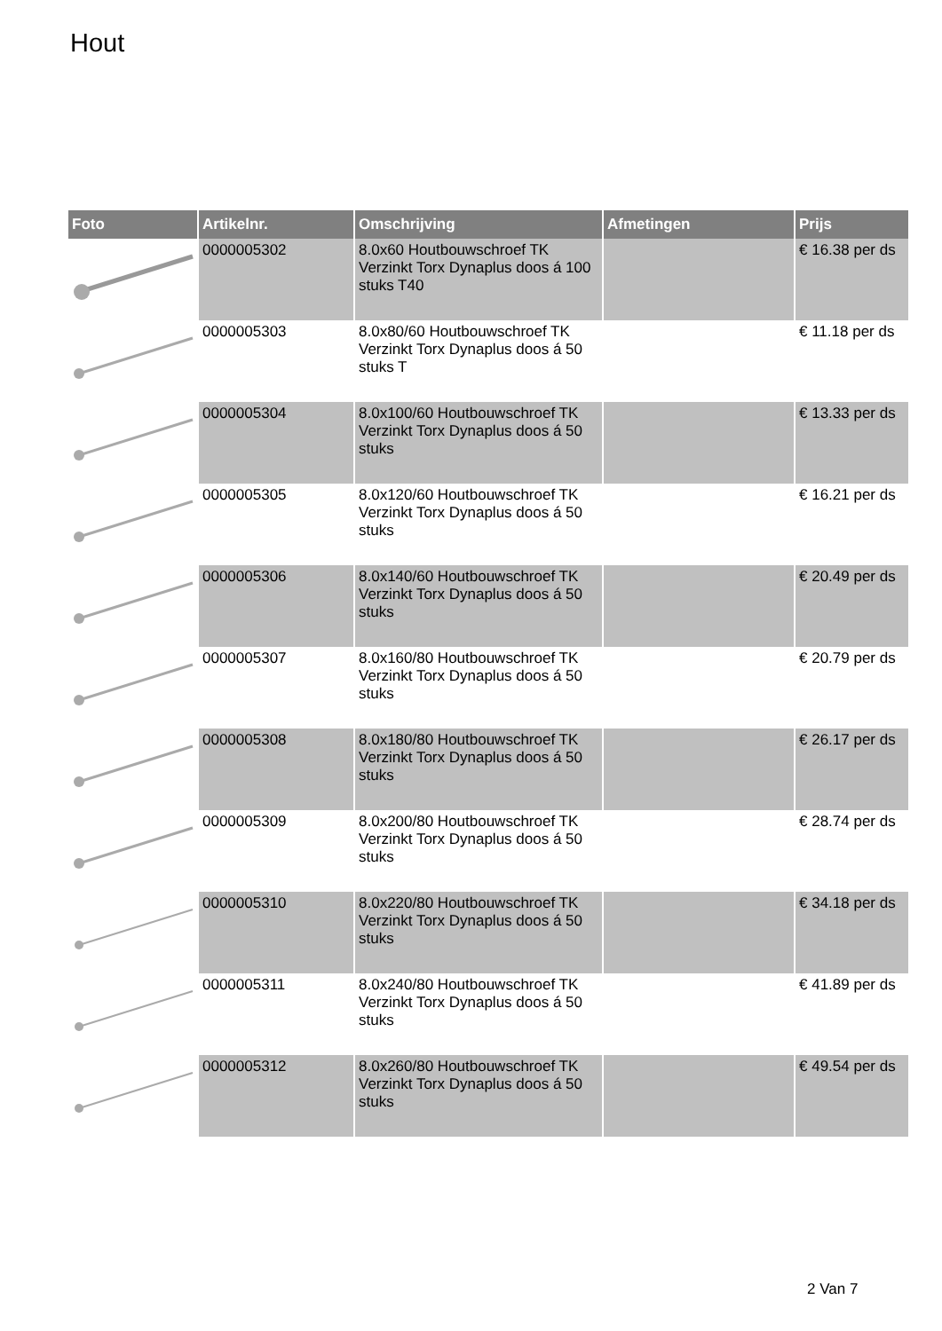Hout
| Foto | Artikelnr. | Omschrijving | Afmetingen | Prijs |
| --- | --- | --- | --- | --- |
| | 0000005302 | 8.0x60 Houtbouwschroef TK Verzinkt Torx Dynaplus doos á 100 stuks T40 | | € 16.38 per ds |
| | 0000005303 | 8.0x80/60 Houtbouwschroef TK Verzinkt Torx Dynaplus doos á 50 stuks T | | € 11.18 per ds |
| | 0000005304 | 8.0x100/60 Houtbouwschroef TK Verzinkt Torx Dynaplus doos á 50 stuks | | € 13.33 per ds |
| | 0000005305 | 8.0x120/60 Houtbouwschroef TK Verzinkt Torx Dynaplus doos á 50 stuks | | € 16.21 per ds |
| | 0000005306 | 8.0x140/60 Houtbouwschroef TK Verzinkt Torx Dynaplus doos á 50 stuks | | € 20.49 per ds |
| | 0000005307 | 8.0x160/80 Houtbouwschroef TK Verzinkt Torx Dynaplus doos á 50 stuks | | € 20.79 per ds |
| | 0000005308 | 8.0x180/80 Houtbouwschroef TK Verzinkt Torx Dynaplus doos á 50 stuks | | € 26.17 per ds |
| | 0000005309 | 8.0x200/80 Houtbouwschroef TK Verzinkt Torx Dynaplus doos á 50 stuks | | € 28.74 per ds |
| | 0000005310 | 8.0x220/80 Houtbouwschroef TK Verzinkt Torx Dynaplus doos á 50 stuks | | € 34.18 per ds |
| | 0000005311 | 8.0x240/80 Houtbouwschroef TK Verzinkt Torx Dynaplus doos á 50 stuks | | € 41.89 per ds |
| | 0000005312 | 8.0x260/80 Houtbouwschroef TK Verzinkt Torx Dynaplus doos á 50 stuks | | € 49.54 per ds |
2 Van 7